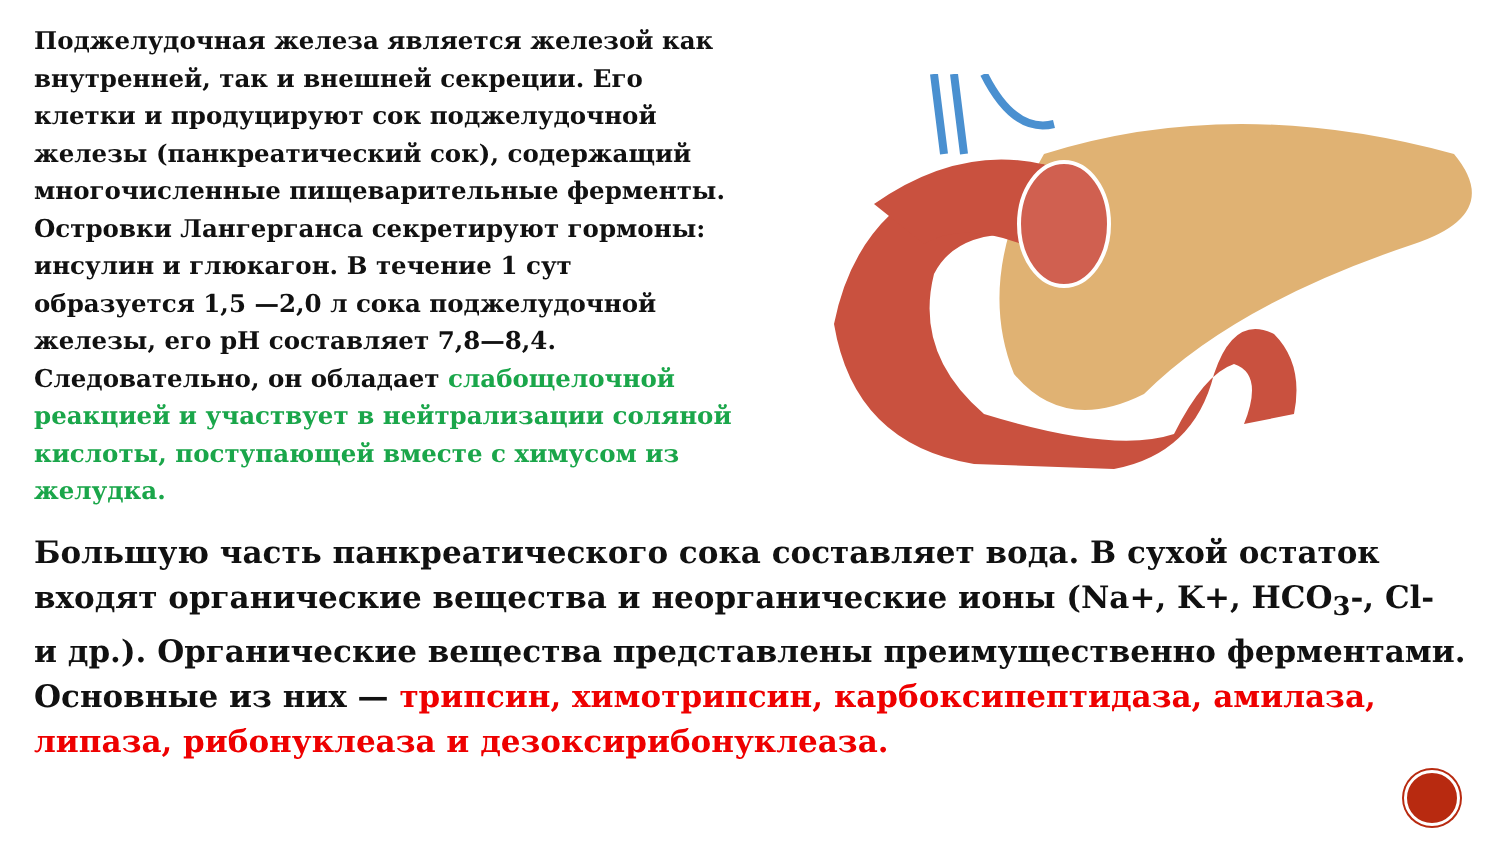Поджелудочная железа является железой как внутренней, так и внешней секреции. Его клетки и продуцируют сок поджелудочной железы (панкреатический сок), содержащий многочисленные пищеварительные ферменты. Островки Лангерганса секретируют гормоны: инсулин и глюкагон. В течение 1 сут образуется 1,5 —2,0 л сока поджелудочной железы, его рН составляет 7,8—8,4. Следовательно, он обладает слабощелочной реакцией и участвует в нейтрализации соляной кислоты, поступающей вместе с химусом из желудка.
Большую часть панкреатического сока составляет вода. В сухой остаток входят органические вещества и неорганические ионы (Na+, K+, HCO<sub>3</sub>-, Cl- и др.). Органические вещества представлены преимущественно ферментами. Основные из них — трипсин, химотрипсин, карбоксипептидаза, амилаза, липаза, рибонуклеаза и дезоксирибонуклеаза.